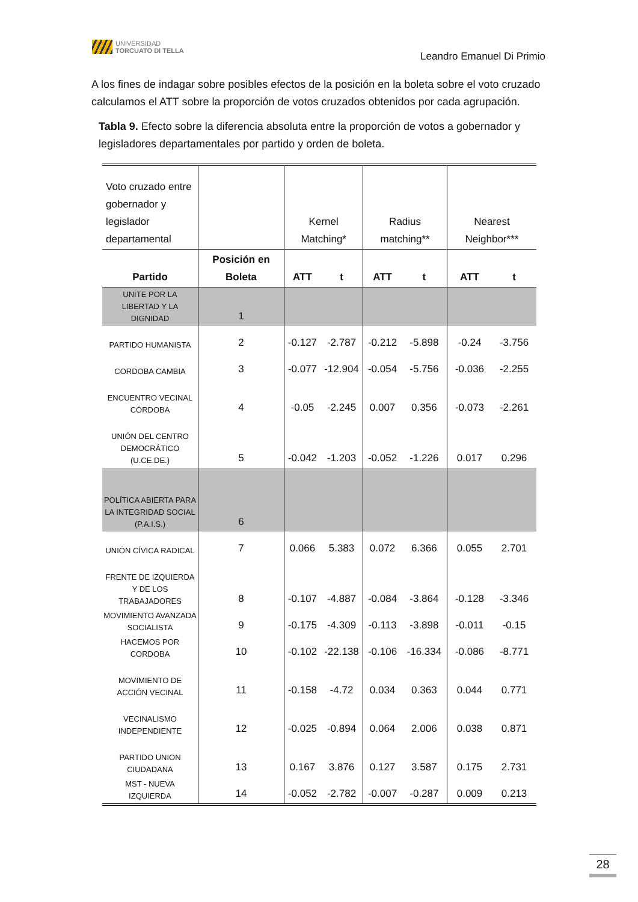UNIVERSIDAD
TORCUATO DI TELLA
Leandro Emanuel Di Primio
A los fines de indagar sobre posibles efectos de la posición en la boleta sobre el voto cruzado calculamos el ATT sobre la proporción de votos cruzados obtenidos por cada agrupación.
Tabla 9. Efecto sobre la diferencia absoluta entre la proporción de votos a gobernador y legisladores departamentales por partido y orden de boleta.
| Voto cruzado entre gobernador y legislador departamental | | Kernel Matching* | | Radius matching** | | Nearest Neighbor*** | |
| Partido | Posición en Boleta | ATT | t | ATT | t | ATT | t |
| UNITE POR LA LIBERTAD Y LA DIGNIDAD | 1 | | | | | | |
| PARTIDO HUMANISTA | 2 | -0.127 | -2.787 | -0.212 | -5.898 | -0.24 | -3.756 |
| CORDOBA CAMBIA | 3 | -0.077 | -12.904 | -0.054 | -5.756 | -0.036 | -2.255 |
| ENCUENTRO VECINAL CÓRDOBA | 4 | -0.05 | -2.245 | 0.007 | 0.356 | -0.073 | -2.261 |
| UNIÓN DEL CENTRO DEMOCRÁTICO (U.CE.DE.) | 5 | -0.042 | -1.203 | -0.052 | -1.226 | 0.017 | 0.296 |
| POLÍTICA ABIERTA PARA LA INTEGRIDAD SOCIAL (P.A.I.S.) | 6 | | | | | | |
| UNIÓN CÍVICA RADICAL | 7 | 0.066 | 5.383 | 0.072 | 6.366 | 0.055 | 2.701 |
| FRENTE DE IZQUIERDA Y DE LOS TRABAJADORES | 8 | -0.107 | -4.887 | -0.084 | -3.864 | -0.128 | -3.346 |
| MOVIMIENTO AVANZADA SOCIALISTA | 9 | -0.175 | -4.309 | -0.113 | -3.898 | -0.011 | -0.15 |
| HACEMOS POR CORDOBA | 10 | -0.102 | -22.138 | -0.106 | -16.334 | -0.086 | -8.771 |
| MOVIMIENTO DE ACCIÓN VECINAL | 11 | -0.158 | -4.72 | 0.034 | 0.363 | 0.044 | 0.771 |
| VECINALISMO INDEPENDIENTE | 12 | -0.025 | -0.894 | 0.064 | 2.006 | 0.038 | 0.871 |
| PARTIDO UNION CIUDADANA | 13 | 0.167 | 3.876 | 0.127 | 3.587 | 0.175 | 2.731 |
| MST - NUEVA IZQUIERDA | 14 | -0.052 | -2.782 | -0.007 | -0.287 | 0.009 | 0.213 |
28